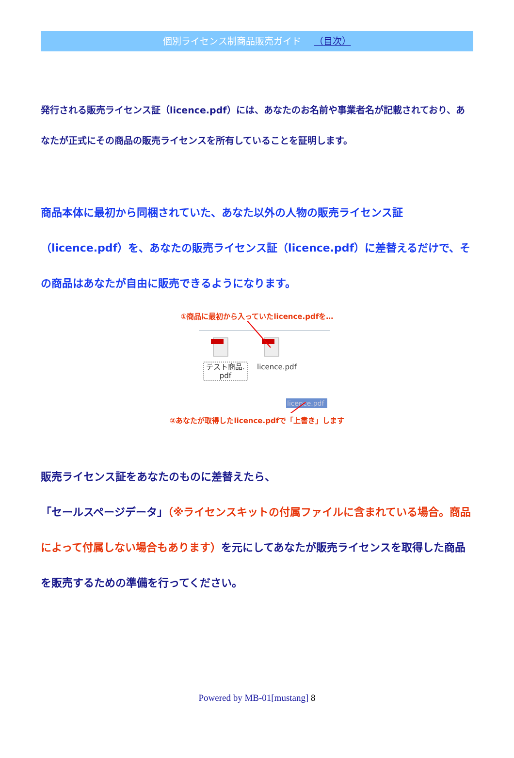個別ライセンス制商品販売ガイド （目次）
発行される販売ライセンス証（licence.pdf）には、あなたのお名前や事業者名が記載されており、あなたが正式にその商品の販売ライセンスを所有していることを証明します。
商品本体に最初から同梱されていた、あなた以外の人物の販売ライセンス証（licence.pdf）を、あなたの販売ライセンス証（licence.pdf）に差替えるだけで、その商品はあなたが自由に販売できるようになります。
①商品に最初から入っていたlicence.pdfを…
テスト商品.
pdf
licence.pdf
licence.pdf
②あなたが取得したlicence.pdfで「上書き」します
販売ライセンス証をあなたのものに差替えたら、
「セールスページデータ」（※ライセンスキットの付属ファイルに含まれている場合。商品によって付属しない場合もあります）を元にしてあなたが販売ライセンスを取得した商品を販売するための準備を行ってください。
Powered by MB-01[mustang] 8